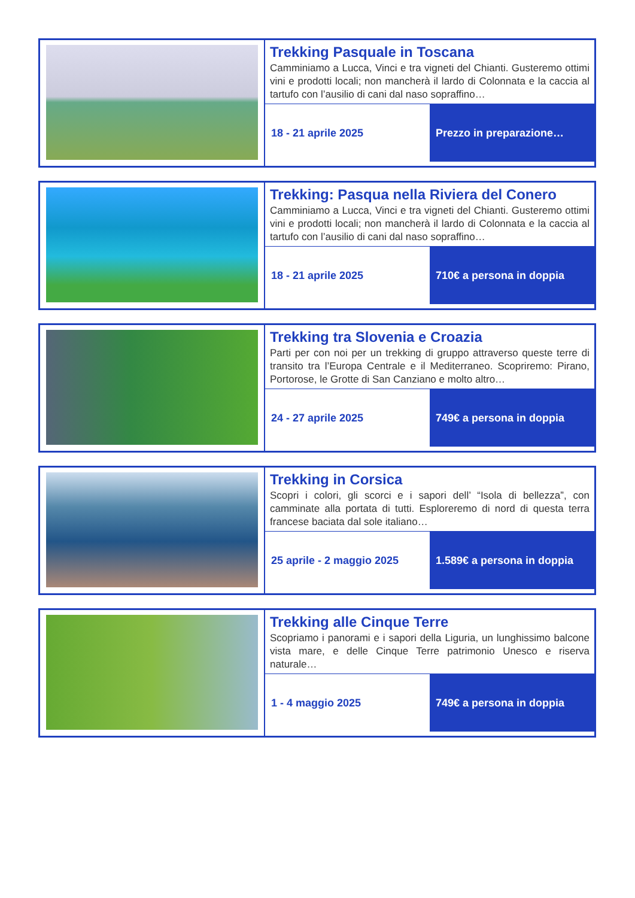| | Trekking Pasquale in Toscana Camminiamo a Lucca, Vinci e tra vigneti del Chianti. Gusteremo ottimi vini e prodotti locali; non mancherà il lardo di Colonnata e la caccia al tartufo con l’ausilio di cani dal naso sopraffino… 18 - 21 aprile 2025 Prezzo in preparazione… |
| | Trekking: Pasqua nella Riviera del Conero Camminiamo a Lucca, Vinci e tra vigneti del Chianti. Gusteremo ottimi vini e prodotti locali; non mancherà il lardo di Colonnata e la caccia al tartufo con l’ausilio di cani dal naso sopraffino… 18 - 21 aprile 2025 710€ a persona in doppia |
| | Trekking tra Slovenia e Croazia Parti per con noi per un trekking di gruppo attraverso queste terre di transito tra l’Europa Centrale e il Mediterraneo. Scopriremo: Pirano, Portorose, le Grotte di San Canziano e molto altro… 24 - 27 aprile 2025 749€ a persona in doppia |
| | Trekking in Corsica Scopri i colori, gli scorci e i sapori dell’ “Isola di bellezza”, con camminate alla portata di tutti. Esploreremo di nord di questa terra francese baciata dal sole italiano… 25 aprile - 2 maggio 2025 1.589€ a persona in doppia |
| | Trekking alle Cinque Terre Scopriamo i panorami e i sapori della Liguria, un lunghissimo balcone vista mare, e delle Cinque Terre patrimonio Unesco e riserva naturale… 1 - 4 maggio 2025 749€ a persona in doppia |